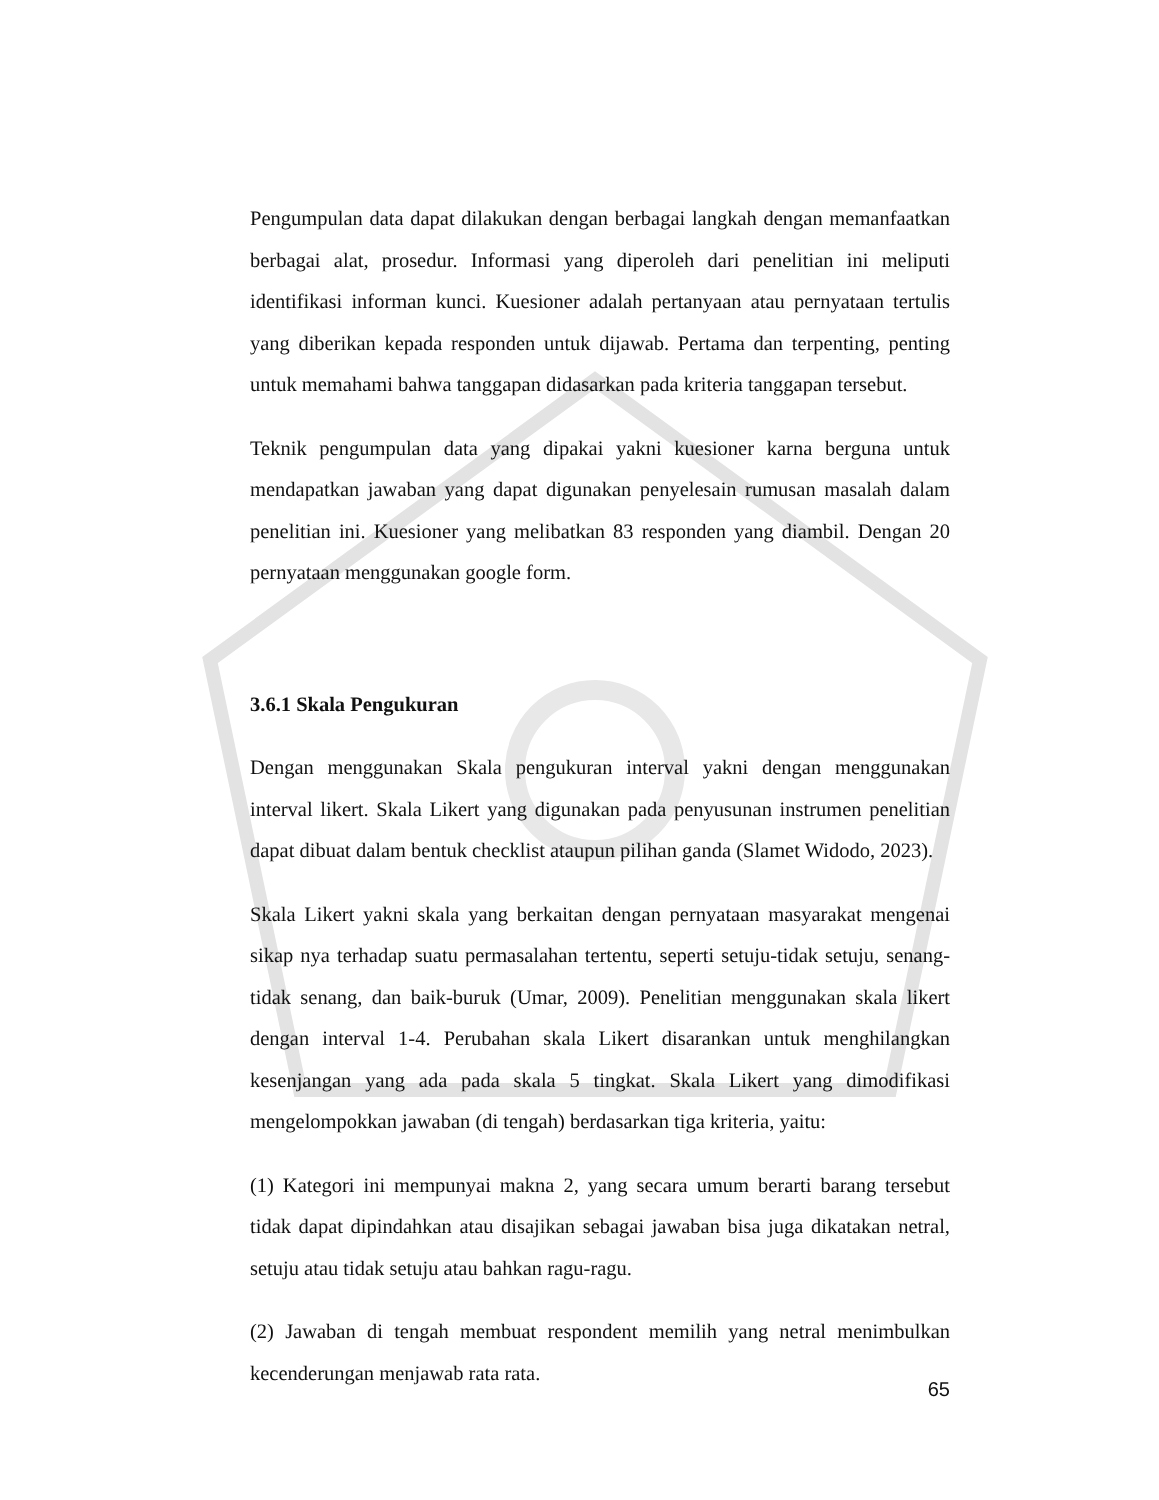Pengumpulan data dapat dilakukan dengan berbagai langkah dengan memanfaatkan berbagai alat, prosedur. Informasi yang diperoleh dari penelitian ini meliputi identifikasi informan kunci. Kuesioner adalah pertanyaan atau pernyataan tertulis yang diberikan kepada responden untuk dijawab. Pertama dan terpenting, penting untuk memahami bahwa tanggapan didasarkan pada kriteria tanggapan tersebut.
Teknik pengumpulan data yang dipakai yakni kuesioner karna berguna untuk mendapatkan jawaban yang dapat digunakan penyelesain rumusan masalah dalam penelitian ini. Kuesioner yang melibatkan 83 responden yang diambil. Dengan 20 pernyataan menggunakan google form.
3.6.1 Skala Pengukuran
Dengan menggunakan Skala pengukuran interval yakni dengan menggunakan interval likert. Skala Likert yang digunakan pada penyusunan instrumen penelitian dapat dibuat dalam bentuk checklist ataupun pilihan ganda (Slamet Widodo, 2023).
Skala Likert yakni skala yang berkaitan dengan pernyataan masyarakat mengenai sikap nya terhadap suatu permasalahan tertentu, seperti setuju-tidak setuju, senang-tidak senang, dan baik-buruk (Umar, 2009). Penelitian menggunakan skala likert dengan interval 1-4. Perubahan skala Likert disarankan untuk menghilangkan kesenjangan yang ada pada skala 5 tingkat. Skala Likert yang dimodifikasi mengelompokkan jawaban (di tengah) berdasarkan tiga kriteria, yaitu:
(1) Kategori ini mempunyai makna 2, yang secara umum berarti barang tersebut tidak dapat dipindahkan atau disajikan sebagai jawaban bisa juga dikatakan netral, setuju atau tidak setuju atau bahkan ragu-ragu.
(2) Jawaban di tengah membuat respondent memilih yang netral menimbulkan kecenderungan menjawab rata rata.
65